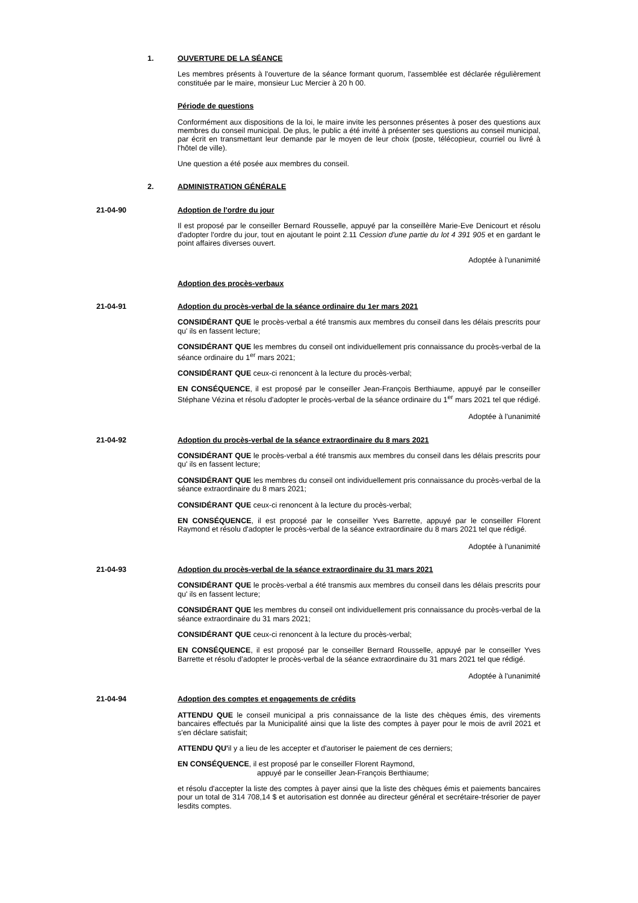1. OUVERTURE DE LA SÉANCE
Les membres présents à l'ouverture de la séance formant quorum, l'assemblée est déclarée régulièrement constituée par le maire, monsieur Luc Mercier à 20 h 00.
Période de questions
Conformément aux dispositions de la loi, le maire invite les personnes présentes à poser des questions aux membres du conseil municipal. De plus, le public a été invité à présenter ses questions au conseil municipal, par écrit en transmettant leur demande par le moyen de leur choix (poste, télécopieur, courriel ou livré à l'hôtel de ville).
Une question a été posée aux membres du conseil.
2. ADMINISTRATION GÉNÉRALE
21-04-90 Adoption de l'ordre du jour
Il est proposé par le conseiller Bernard Rousselle, appuyé par la conseillère Marie-Eve Denicourt et résolu d'adopter l'ordre du jour, tout en ajoutant le point 2.11 Cession d'une partie du lot 4 391 905 et en gardant le point affaires diverses ouvert.
Adoptée à l'unanimité
Adoption des procès-verbaux
21-04-91 Adoption du procès-verbal de la séance ordinaire du 1er mars 2021
CONSIDÉRANT QUE le procès-verbal a été transmis aux membres du conseil dans les délais prescrits pour qu' ils en fassent lecture;
CONSIDÉRANT QUE les membres du conseil ont individuellement pris connaissance du procès-verbal de la séance ordinaire du 1<sup>er</sup> mars 2021;
CONSIDÉRANT QUE ceux-ci renoncent à la lecture du procès-verbal;
EN CONSÉQUENCE, il est proposé par le conseiller Jean-François Berthiaume, appuyé par le conseiller Stéphane Vézina et résolu d'adopter le procès-verbal de la séance ordinaire du 1<sup>er</sup> mars 2021 tel que rédigé.
Adoptée à l'unanimité
21-04-92 Adoption du procès-verbal de la séance extraordinaire du 8 mars 2021
CONSIDÉRANT QUE le procès-verbal a été transmis aux membres du conseil dans les délais prescrits pour qu' ils en fassent lecture;
CONSIDÉRANT QUE les membres du conseil ont individuellement pris connaissance du procès-verbal de la séance extraordinaire du 8 mars 2021;
CONSIDÉRANT QUE ceux-ci renoncent à la lecture du procès-verbal;
EN CONSÉQUENCE, il est proposé par le conseiller Yves Barrette, appuyé par le conseiller Florent Raymond et résolu d'adopter le procès-verbal de la séance extraordinaire du 8 mars 2021 tel que rédigé.
Adoptée à l'unanimité
21-04-93 Adoption du procès-verbal de la séance extraordinaire du 31 mars 2021
CONSIDÉRANT QUE le procès-verbal a été transmis aux membres du conseil dans les délais prescrits pour qu' ils en fassent lecture;
CONSIDÉRANT QUE les membres du conseil ont individuellement pris connaissance du procès-verbal de la séance extraordinaire du 31 mars 2021;
CONSIDÉRANT QUE ceux-ci renoncent à la lecture du procès-verbal;
EN CONSÉQUENCE, il est proposé par le conseiller Bernard Rousselle, appuyé par le conseiller Yves Barrette et résolu d'adopter le procès-verbal de la séance extraordinaire du 31 mars 2021 tel que rédigé.
Adoptée à l'unanimité
21-04-94 Adoption des comptes et engagements de crédits
ATTENDU QUE le conseil municipal a pris connaissance de la liste des chèques émis, des virements bancaires effectués par la Municipalité ainsi que la liste des comptes à payer pour le mois de avril 2021 et s'en déclare satisfait;
ATTENDU QU'il y a lieu de les accepter et d'autoriser le paiement de ces derniers;
EN CONSÉQUENCE, il est proposé par le conseiller Florent Raymond,
appuyé par le conseiller Jean-François Berthiaume;
et résolu d'accepter la liste des comptes à payer ainsi que la liste des chèques émis et paiements bancaires pour un total de 314 708,14 $ et autorisation est donnée au directeur général et secrétaire-trésorier de payer lesdits comptes.